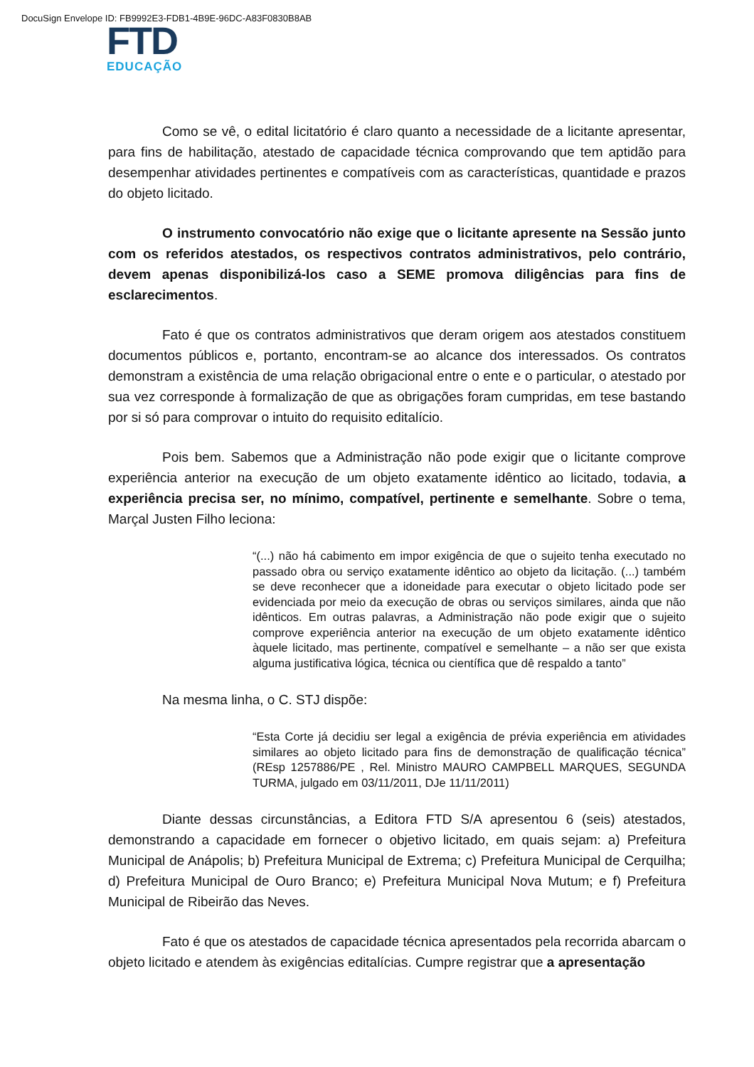DocuSign Envelope ID: FB9992E3-FDB1-4B9E-96DC-A83F0830B8AB
FTD
EDUCAÇÃO
Como se vê, o edital licitatório é claro quanto a necessidade de a licitante apresentar, para fins de habilitação, atestado de capacidade técnica comprovando que tem aptidão para desempenhar atividades pertinentes e compatíveis com as características, quantidade e prazos do objeto licitado.
O instrumento convocatório não exige que o licitante apresente na Sessão junto com os referidos atestados, os respectivos contratos administrativos, pelo contrário, devem apenas disponibilizá-los caso a SEME promova diligências para fins de esclarecimentos.
Fato é que os contratos administrativos que deram origem aos atestados constituem documentos públicos e, portanto, encontram-se ao alcance dos interessados. Os contratos demonstram a existência de uma relação obrigacional entre o ente e o particular, o atestado por sua vez corresponde à formalização de que as obrigações foram cumpridas, em tese bastando por si só para comprovar o intuito do requisito editalício.
Pois bem. Sabemos que a Administração não pode exigir que o licitante comprove experiência anterior na execução de um objeto exatamente idêntico ao licitado, todavia, a experiência precisa ser, no mínimo, compatível, pertinente e semelhante. Sobre o tema, Marçal Justen Filho leciona:
“(...) não há cabimento em impor exigência de que o sujeito tenha executado no passado obra ou serviço exatamente idêntico ao objeto da licitação. (...) também se deve reconhecer que a idoneidade para executar o objeto licitado pode ser evidenciada por meio da execução de obras ou serviços similares, ainda que não idênticos. Em outras palavras, a Administração não pode exigir que o sujeito comprove experiência anterior na execução de um objeto exatamente idêntico àquele licitado, mas pertinente, compatível e semelhante – a não ser que exista alguma justificativa lógica, técnica ou científica que dê respaldo a tanto”
Na mesma linha, o C. STJ dispõe:
“Esta Corte já decidiu ser legal a exigência de prévia experiência em atividades similares ao objeto licitado para fins de demonstração de qualificação técnica” (REsp 1257886/PE , Rel. Ministro MAURO CAMPBELL MARQUES, SEGUNDA TURMA, julgado em 03/11/2011, DJe 11/11/2011)
Diante dessas circunstâncias, a Editora FTD S/A apresentou 6 (seis) atestados, demonstrando a capacidade em fornecer o objetivo licitado, em quais sejam: a) Prefeitura Municipal de Anápolis; b) Prefeitura Municipal de Extrema; c) Prefeitura Municipal de Cerquilha; d) Prefeitura Municipal de Ouro Branco; e) Prefeitura Municipal Nova Mutum; e f) Prefeitura Municipal de Ribeirão das Neves.
Fato é que os atestados de capacidade técnica apresentados pela recorrida abarcam o objeto licitado e atendem às exigências editalícias. Cumpre registrar que a apresentação